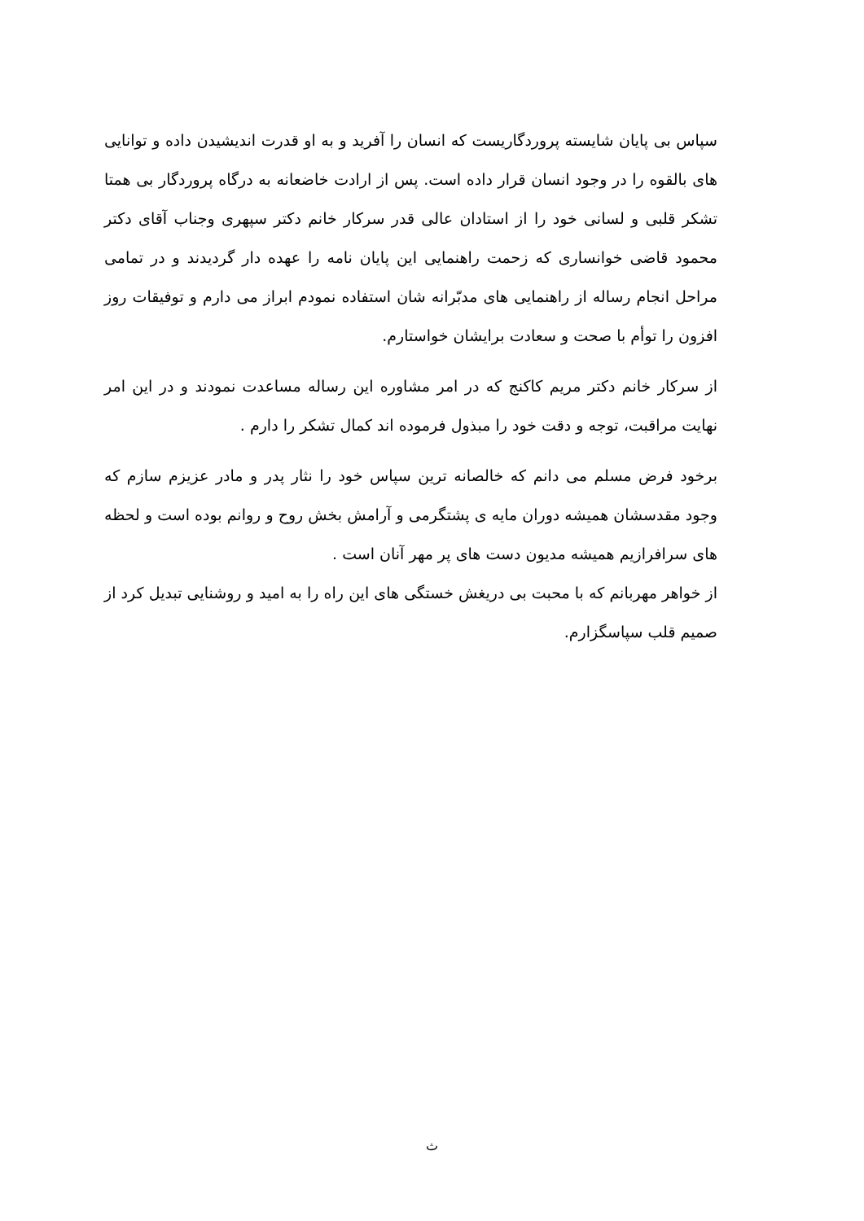سپاس بی پایان شایسته پروردگاریست که انسان را آفرید و به او قدرت اندیشیدن داده و توانایی های بالقوه را در وجود انسان قرار داده است. پس از ارادت خاضعانه به درگاه پروردگار بی همتا تشکر قلبی و لسانی خود را از استادان عالی قدر سرکار خانم دکتر سپهری وجناب آقای دکتر محمود قاضی خوانساری که زحمت راهنمایی این پایان نامه را عهده دار گردیدند و در تمامی مراحل انجام رساله از راهنمایی های مدبّرانه شان استفاده نمودم ابراز می دارم و توفیقات روز افزون را توأم با صحت و سعادت برایشان خواستارم.
از سرکار خانم دکتر مریم کاکنج که در امر مشاوره این رساله مساعدت نمودند و در این امر نهایت مراقبت، توجه و دقت خود را مبذول فرموده اند کمال تشکر را دارم .
برخود فرض مسلم می دانم که خالصانه ترین سپاس خود را نثار پدر و مادر عزیزم سازم که وجود مقدسشان همیشه دوران مایه ی پشتگرمی و آرامش بخش روح و روانم بوده است و لحظه های سرافرازیم همیشه مدیون دست های پر مهر آنان است .
از خواهر مهربانم که با محبت بی دریغش خستگی های این راه را به امید و روشنایی تبدیل کرد از صمیم قلب سپاسگزارم.
ث